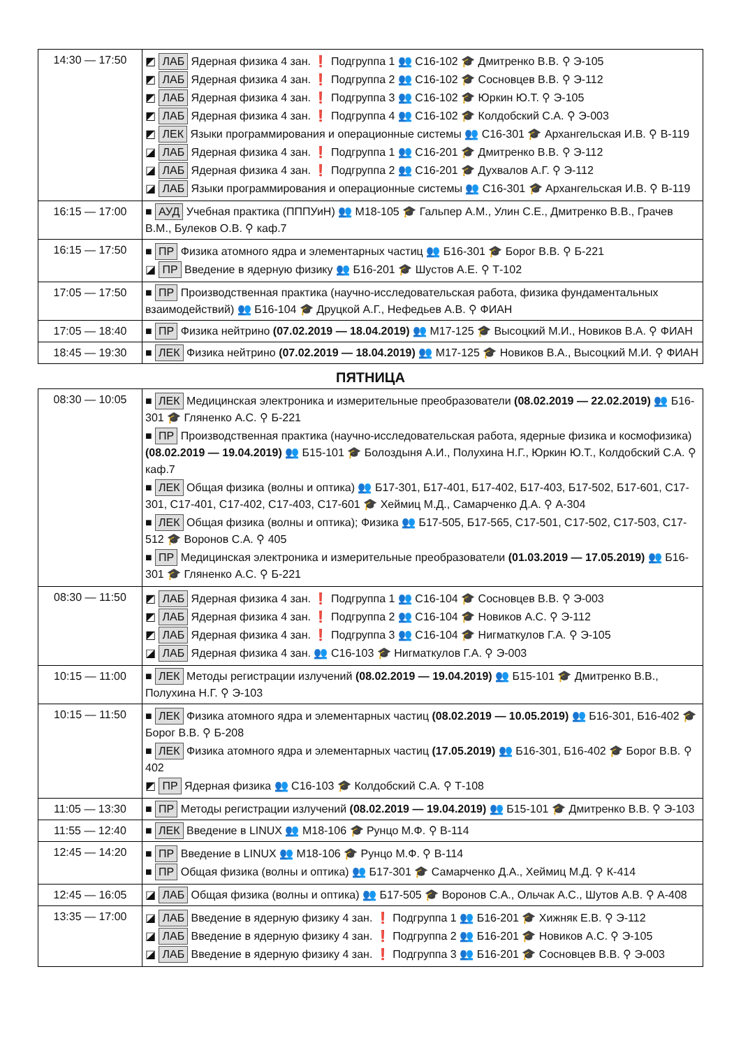| 14:30 — 17:50 | ◩ ЛАБ Ядерная физика 4 зан. ❗ Подгруппа 1 👥 С16-102 🎓 Дмитренко В.В. ⚲ Э-105 ◩ ЛАБ Ядерная физика 4 зан. ❗ Подгруппа 2 👥 С16-102 🎓 Сосновцев В.В. ⚲ Э-112 ◩ ЛАБ Ядерная физика 4 зан. ❗ Подгруппа 3 👥 С16-102 🎓 Юркин Ю.Т. ⚲ Э-105 ◩ ЛАБ Ядерная физика 4 зан. ❗ Подгруппа 4 👥 С16-102 🎓 Колдобский С.А. ⚲ Э-003 ◩ ЛЕК Языки программирования и операционные системы 👥 С16-301 🎓 Архангельская И.В. ⚲ В-119 ◪ ЛАБ Ядерная физика 4 зан. ❗ Подгруппа 1 👥 С16-201 🎓 Дмитренко В.В. ⚲ Э-112 ◪ ЛАБ Ядерная физика 4 зан. ❗ Подгруппа 2 👥 С16-201 🎓 Духвалов А.Г. ⚲ Э-112 ◪ ЛАБ Языки программирования и операционные системы 👥 С16-301 🎓 Архангельская И.В. ⚲ В-119 |
| 16:15 — 17:00 | ■ АУД Учебная практика (ПППУиН) 👥 М18-105 🎓 Гальпер А.М., Улин С.Е., Дмитренко В.В., Грачев В.М., Булеков О.В. ⚲ каф.7 |
| 16:15 — 17:50 | ■ ПР Физика атомного ядра и элементарных частиц 👥 Б16-301 🎓 Борог В.В. ⚲ Б-221 ◪ ПР Введение в ядерную физику 👥 Б16-201 🎓 Шустов А.Е. ⚲ Т-102 |
| 17:05 — 17:50 | ■ ПР Производственная практика (научно-исследовательская работа, физика фундаментальных взаимодействий) 👥 Б16-104 🎓 Друцкой А.Г., Нефедьев А.В. ⚲ ФИАН |
| 17:05 — 18:40 | ■ ПР Физика нейтрино (07.02.2019 — 18.04.2019) 👥 М17-125 🎓 Высоцкий М.И., Новиков В.А. ⚲ ФИАН |
| 18:45 — 19:30 | ■ ЛЕК Физика нейтрино (07.02.2019 — 18.04.2019) 👥 М17-125 🎓 Новиков В.А., Высоцкий М.И. ⚲ ФИАН |
ПЯТНИЦА
| 08:30 — 10:05 | ■ ЛЕК Медицинская электроника и измерительные преобразователи (08.02.2019 — 22.02.2019) 👥 Б16-301 🎓 Гляненко А.С. ⚲ Б-221 ■ ПР Производственная практика (научно-исследовательская работа, ядерные физика и космофизика) (08.02.2019 — 19.04.2019) 👥 Б15-101 🎓 Болоздыня А.И., Полухина Н.Г., Юркин Ю.Т., Колдобский С.А. ⚲ каф.7 ■ ЛЕК Общая физика (волны и оптика) 👥 Б17-301, Б17-401, Б17-402, Б17-403, Б17-502, Б17-601, С17-301, С17-401, С17-402, С17-403, С17-601 🎓 Хеймиц М.Д., Самарченко Д.А. ⚲ А-304 ■ ЛЕК Общая физика (волны и оптика); Физика 👥 Б17-505, Б17-565, С17-501, С17-502, С17-503, С17-512 🎓 Воронов С.А. ⚲ 405 ■ ПР Медицинская электроника и измерительные преобразователи (01.03.2019 — 17.05.2019) 👥 Б16-301 🎓 Гляненко А.С. ⚲ Б-221 |
| 08:30 — 11:50 | ◩ ЛАБ Ядерная физика 4 зан. ❗ Подгруппа 1 👥 С16-104 🎓 Сосновцев В.В. ⚲ Э-003 ◩ ЛАБ Ядерная физика 4 зан. ❗ Подгруппа 2 👥 С16-104 🎓 Новиков А.С. ⚲ Э-112 ◩ ЛАБ Ядерная физика 4 зан. ❗ Подгруппа 3 👥 С16-104 🎓 Нигматкулов Г.А. ⚲ Э-105 ◪ ЛАБ Ядерная физика 4 зан. 👥 С16-103 🎓 Нигматкулов Г.А. ⚲ Э-003 |
| 10:15 — 11:00 | ■ ЛЕК Методы регистрации излучений (08.02.2019 — 19.04.2019) 👥 Б15-101 🎓 Дмитренко В.В., Полухина Н.Г. ⚲ Э-103 |
| 10:15 — 11:50 | ■ ЛЕК Физика атомного ядра и элементарных частиц (08.02.2019 — 10.05.2019) 👥 Б16-301, Б16-402 🎓 Борог В.В. ⚲ Б-208 ■ ЛЕК Физика атомного ядра и элементарных частиц (17.05.2019) 👥 Б16-301, Б16-402 🎓 Борог В.В. ⚲ 402 ◩ ПР Ядерная физика 👥 С16-103 🎓 Колдобский С.А. ⚲ Т-108 |
| 11:05 — 13:30 | ■ ПР Методы регистрации излучений (08.02.2019 — 19.04.2019) 👥 Б15-101 🎓 Дмитренко В.В. ⚲ Э-103 |
| 11:55 — 12:40 | ■ ЛЕК Введение в LINUX 👥 М18-106 🎓 Рунцо М.Ф. ⚲ В-114 |
| 12:45 — 14:20 | ■ ПР Введение в LINUX 👥 М18-106 🎓 Рунцо М.Ф. ⚲ В-114 ■ ПР Общая физика (волны и оптика) 👥 Б17-301 🎓 Самарченко Д.А., Хеймиц М.Д. ⚲ К-414 |
| 12:45 — 16:05 | ◪ ЛАБ Общая физика (волны и оптика) 👥 Б17-505 🎓 Воронов С.А., Ольчак А.С., Шутов А.В. ⚲ А-408 |
| 13:35 — 17:00 | ◪ ЛАБ Введение в ядерную физику 4 зан. ❗ Подгруппа 1 👥 Б16-201 🎓 Хижняк Е.В. ⚲ Э-112 ◪ ЛАБ Введение в ядерную физику 4 зан. ❗ Подгруппа 2 👥 Б16-201 🎓 Новиков А.С. ⚲ Э-105 ◪ ЛАБ Введение в ядерную физику 4 зан. ❗ Подгруппа 3 👥 Б16-201 🎓 Сосновцев В.В. ⚲ Э-003 |